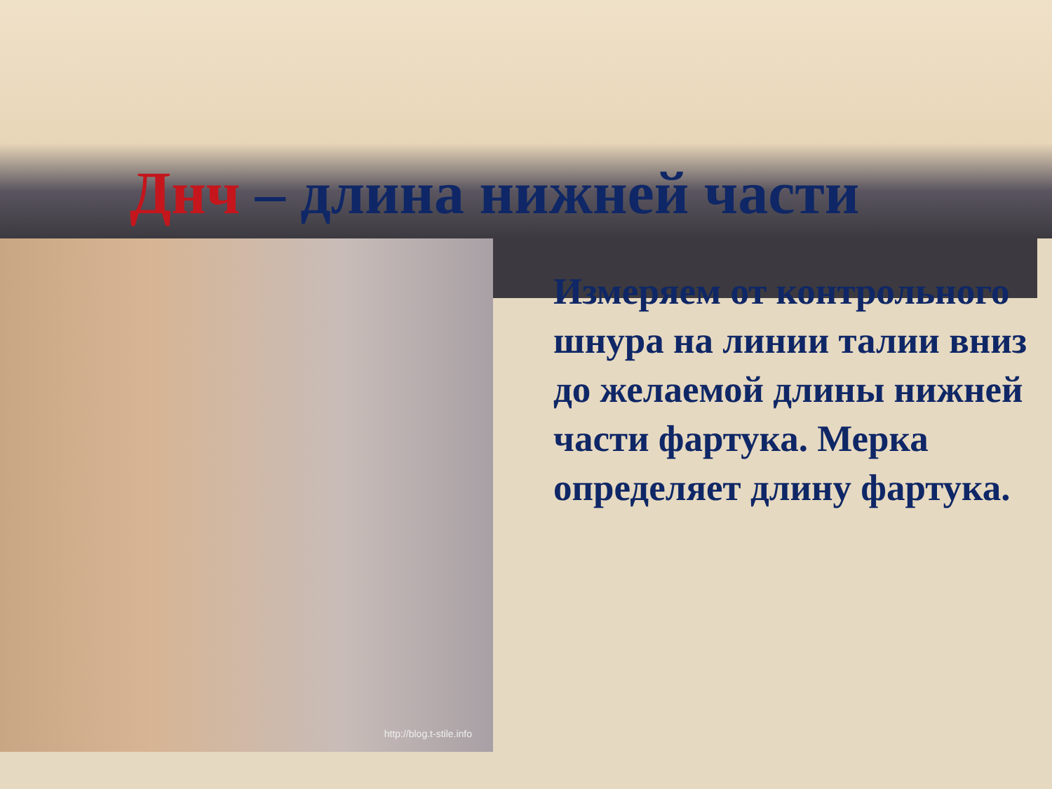Днч – длина нижней части
http://blog.t-stile.info
Измеряем от контрольного шнура на линии талии вниз до желаемой длины нижней части фартука. Мерка определяет длину фартука.